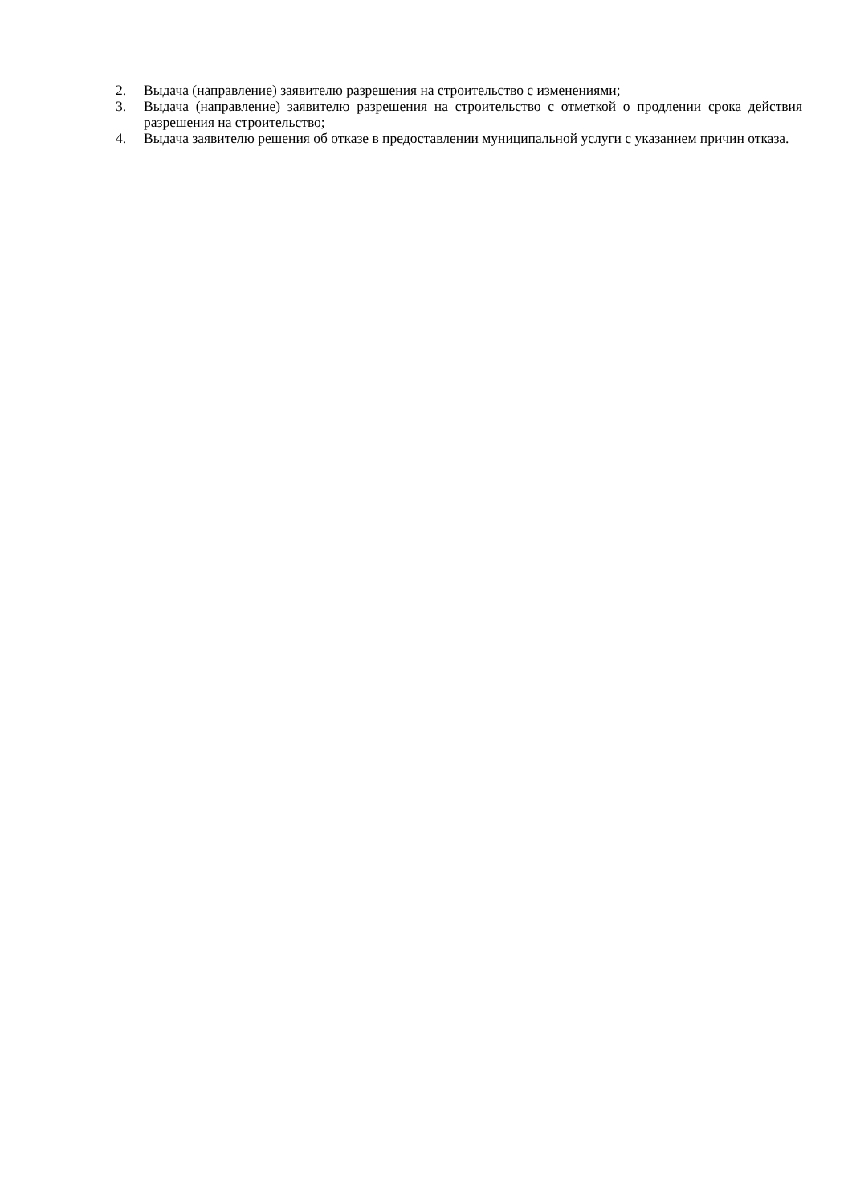2. Выдача (направление) заявителю разрешения на строительство с изменениями;
3. Выдача (направление) заявителю разрешения на строительство с отметкой о продлении срока действия разрешения на строительство;
4. Выдача заявителю решения об отказе в предоставлении муниципальной услуги с указанием причин отказа.